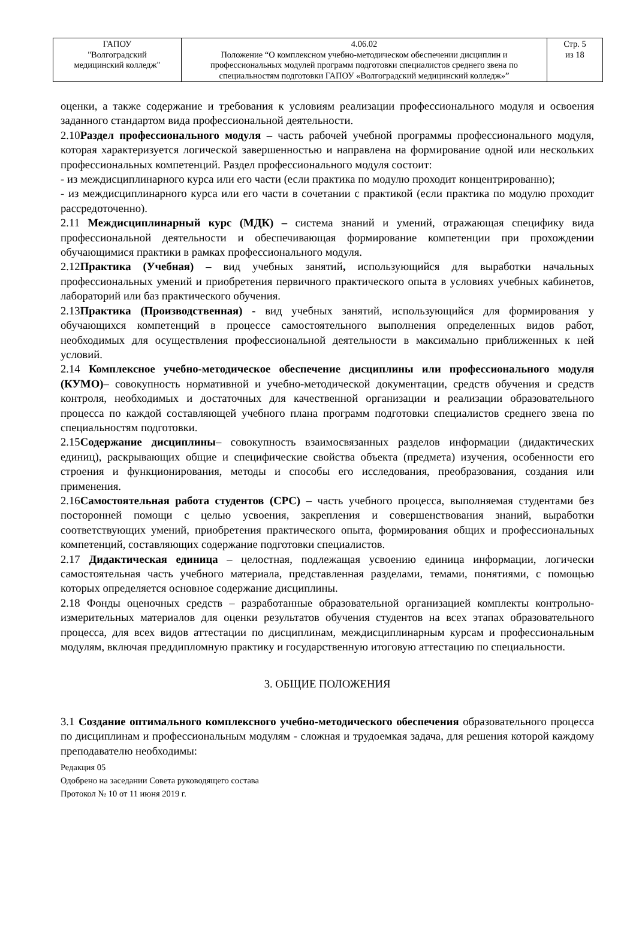| ГАПОУ "Волгоградский медицинский колледж" | 4.06.02 Положение “О комплексном учебно-методическом обеспечении дисциплин и профессиональных модулей программ подготовки специалистов среднего звена по специальностям подготовки ГАПОУ «Волгоградский медицинский колледж»” | Стр. 5 из 18 |
оценки, а также содержание и требования к условиям реализации профессионального модуля и освоения заданного стандартом вида профессиональной деятельности.
2.10Раздел профессионального модуля – часть рабочей учебной программы профессионального модуля, которая характеризуется логической завершенностью и направлена на формирование одной или нескольких профессиональных компетенций. Раздел профессионального модуля состоит:
- из междисциплинарного курса или его части (если практика по модулю проходит концентрированно);
- из междисциплинарного курса или его части в сочетании с практикой (если практика по модулю проходит рассредоточенно).
2.11 Междисциплинарный курс (МДК) – система знаний и умений, отражающая специфику вида профессиональной деятельности и обеспечивающая формирование компетенции при прохождении обучающимися практики в рамках профессионального модуля.
2.12Практика (Учебная) – вид учебных занятий, использующийся для выработки начальных профессиональных умений и приобретения первичного практического опыта в условиях учебных кабинетов, лабораторий или баз практического обучения.
2.13Практика (Производственная) - вид учебных занятий, использующийся для формирования у обучающихся компетенций в процессе самостоятельного выполнения определенных видов работ, необходимых для осуществления профессиональной деятельности в максимально приближенных к ней условий.
2.14 Комплексное учебно-методическое обеспечение дисциплины или профессионального модуля (КУМО)– совокупность нормативной и учебно-методической документации, средств обучения и средств контроля, необходимых и достаточных для качественной организации и реализации образовательного процесса по каждой составляющей учебного плана программ подготовки специалистов среднего звена по специальностям подготовки.
2.15Содержание дисциплины– совокупность взаимосвязанных разделов информации (дидактических единиц), раскрывающих общие и специфические свойства объекта (предмета) изучения, особенности его строения и функционирования, методы и способы его исследования, преобразования, создания или применения.
2.16Самостоятельная работа студентов (СРС) – часть учебного процесса, выполняемая студентами без посторонней помощи с целью усвоения, закрепления и совершенствования знаний, выработки соответствующих умений, приобретения практического опыта, формирования общих и профессиональных компетенций, составляющих содержание подготовки специалистов.
2.17 Дидактическая единица – целостная, подлежащая усвоению единица информации, логически самостоятельная часть учебного материала, представленная разделами, темами, понятиями, с помощью которых определяется основное содержание дисциплины.
2.18 Фонды оценочных средств – разработанные образовательной организацией комплекты контрольно-измерительных материалов для оценки результатов обучения студентов на всех этапах образовательного процесса, для всех видов аттестации по дисциплинам, междисциплинарным курсам и профессиональным модулям, включая преддипломную практику и государственную итоговую аттестацию по специальности.
3. ОБЩИЕ ПОЛОЖЕНИЯ
3.1 Создание оптимального комплексного учебно-методического обеспечения образовательного процесса по дисциплинам и профессиональным модулям - сложная и трудоемкая задача, для решения которой каждому преподавателю необходимы:
Редакция 05
Одобрено на заседании Совета руководящего состава
Протокол № 10 от 11 июня 2019 г.